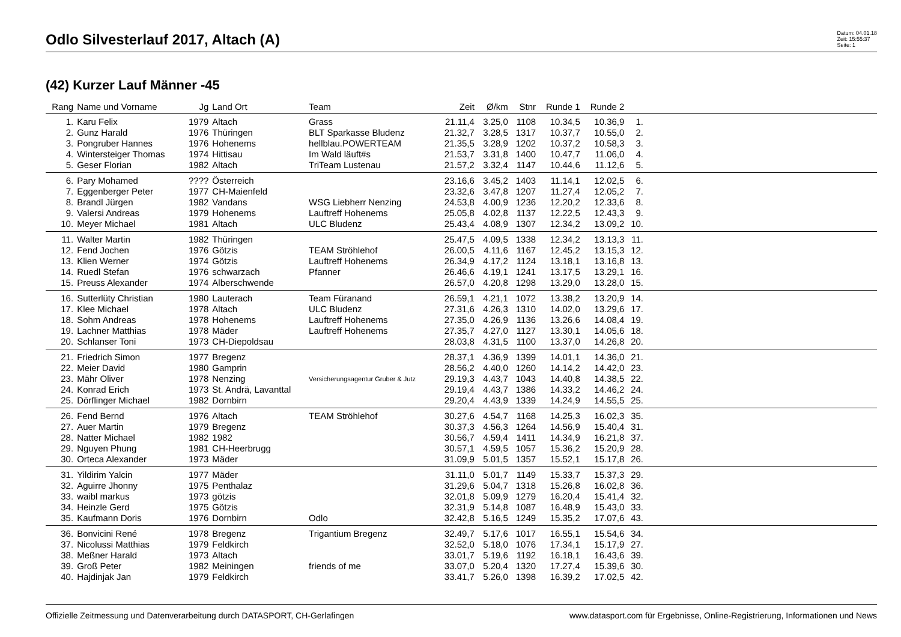Odlo Silvesterlauf 2017, Altach (A)
Datum: 04.01.18
Zeit: 15:55:37
Seite: 1
(42) Kurzer Lauf Männer -45
| Rang | Name und Vorname | Jg | Land Ort | Team | Zeit | Ø/km | Stnr | Runde 1 | Runde 2 | | |
| --- | --- | --- | --- | --- | --- | --- | --- | --- | --- | --- | --- |
| 1. | Karu Felix | 1979 | Altach | Grass | 21.11,4 | 3.25,0 | 1108 | 10.34,5 | 10.36,9 | 1. | |
| 2. | Gunz Harald | 1976 | Thüringen | BLT Sparkasse Bludenz | 21.32,7 | 3.28,5 | 1317 | 10.37,7 | 10.55,0 | 2. | |
| 3. | Pongruber Hannes | 1976 | Hohenems | hellblau.POWERTEAM | 21.35,5 | 3.28,9 | 1202 | 10.37,2 | 10.58,3 | 3. | |
| 4. | Wintersteiger Thomas | 1974 | Hittisau | Im Wald läuft#s | 21.53,7 | 3.31,8 | 1400 | 10.47,7 | 11.06,0 | 4. | |
| 5. | Geser Florian | 1982 | Altach | TriTeam Lustenau | 21.57,2 | 3.32,4 | 1147 | 10.44,6 | 11.12,6 | 5. | |
| 6. | Pary Mohamed | ???? | Österreich | | 23.16,6 | 3.45,2 | 1403 | 11.14,1 | 12.02,5 | 6. | |
| 7. | Eggenberger Peter | 1977 | CH-Maienfeld | | 23.32,6 | 3.47,8 | 1207 | 11.27,4 | 12.05,2 | 7. | |
| 8. | Brandl Jürgen | 1982 | Vandans | WSG Liebherr Nenzing | 24.53,8 | 4.00,9 | 1236 | 12.20,2 | 12.33,6 | 8. | |
| 9. | Valersi Andreas | 1979 | Hohenems | Lauftreff Hohenems | 25.05,8 | 4.02,8 | 1137 | 12.22,5 | 12.43,3 | 9. | |
| 10. | Meyer Michael | 1981 | Altach | ULC Bludenz | 25.43,4 | 4.08,9 | 1307 | 12.34,2 | 13.09,2 | 10. | |
| 11. | Walter Martin | 1982 | Thüringen | | 25.47,5 | 4.09,5 | 1338 | 12.34,2 | 13.13,3 | 11. | |
| 12. | Fend Jochen | 1976 | Götzis | TEAM Ströhlehof | 26.00,5 | 4.11,6 | 1167 | 12.45,2 | 13.15,3 | 12. | |
| 13. | Klien Werner | 1974 | Götzis | Lauftreff Hohenems | 26.34,9 | 4.17,2 | 1124 | 13.18,1 | 13.16,8 | 13. | |
| 14. | Ruedl Stefan | 1976 | schwarzach | Pfanner | 26.46,6 | 4.19,1 | 1241 | 13.17,5 | 13.29,1 | 16. | |
| 15. | Preuss Alexander | 1974 | Alberschwende | | 26.57,0 | 4.20,8 | 1298 | 13.29,0 | 13.28,0 | 15. | |
| 16. | Sutterlüty Christian | 1980 | Lauterach | Team Füranand | 26.59,1 | 4.21,1 | 1072 | 13.38,2 | 13.20,9 | 14. | |
| 17. | Klee Michael | 1978 | Altach | ULC Bludenz | 27.31,6 | 4.26,3 | 1310 | 14.02,0 | 13.29,6 | 17. | |
| 18. | Sohm Andreas | 1978 | Hohenems | Lauftreff Hohenems | 27.35,0 | 4.26,9 | 1136 | 13.26,6 | 14.08,4 | 19. | |
| 19. | Lachner Matthias | 1978 | Mäder | Lauftreff Hohenems | 27.35,7 | 4.27,0 | 1127 | 13.30,1 | 14.05,6 | 18. | |
| 20. | Schlanser Toni | 1973 | CH-Diepoldsau | | 28.03,8 | 4.31,5 | 1100 | 13.37,0 | 14.26,8 | 20. | |
| 21. | Friedrich Simon | 1977 | Bregenz | | 28.37,1 | 4.36,9 | 1399 | 14.01,1 | 14.36,0 | 21. | |
| 22. | Meier David | 1980 | Gamprin | | 28.56,2 | 4.40,0 | 1260 | 14.14,2 | 14.42,0 | 23. | |
| 23. | Mähr Oliver | 1978 | Nenzing | Versicherungsagentur Gruber & Jutz | 29.19,3 | 4.43,7 | 1043 | 14.40,8 | 14.38,5 | 22. | |
| 24. | Konrad Erich | 1973 | St. Andrä, Lavanttal | | 29.19,4 | 4.43,7 | 1386 | 14.33,2 | 14.46,2 | 24. | |
| 25. | Dörflinger Michael | 1982 | Dornbirn | | 29.20,4 | 4.43,9 | 1339 | 14.24,9 | 14.55,5 | 25. | |
| 26. | Fend Bernd | 1976 | Altach | TEAM Ströhlehof | 30.27,6 | 4.54,7 | 1168 | 14.25,3 | 16.02,3 | 35. | |
| 27. | Auer Martin | 1979 | Bregenz | | 30.37,3 | 4.56,3 | 1264 | 14.56,9 | 15.40,4 | 31. | |
| 28. | Natter Michael | 1982 | 1982 | | 30.56,7 | 4.59,4 | 1411 | 14.34,9 | 16.21,8 | 37. | |
| 29. | Nguyen Phung | 1981 | CH-Heerbrugg | | 30.57,1 | 4.59,5 | 1057 | 15.36,2 | 15.20,9 | 28. | |
| 30. | Orteca Alexander | 1973 | Mäder | | 31.09,9 | 5.01,5 | 1357 | 15.52,1 | 15.17,8 | 26. | |
| 31. | Yildirim Yalcin | 1977 | Mäder | | 31.11,0 | 5.01,7 | 1149 | 15.33,7 | 15.37,3 | 29. | |
| 32. | Aguirre Jhonny | 1975 | Penthalaz | | 31.29,6 | 5.04,7 | 1318 | 15.26,8 | 16.02,8 | 36. | |
| 33. | waibl markus | 1973 | götzis | | 32.01,8 | 5.09,9 | 1279 | 16.20,4 | 15.41,4 | 32. | |
| 34. | Heinzle Gerd | 1975 | Götzis | | 32.31,9 | 5.14,8 | 1087 | 16.48,9 | 15.43,0 | 33. | |
| 35. | Kaufmann Doris | 1976 | Dornbirn | Odlo | 32.42,8 | 5.16,5 | 1249 | 15.35,2 | 17.07,6 | 43. | |
| 36. | Bonvicini René | 1978 | Bregenz | Trigantium Bregenz | 32.49,7 | 5.17,6 | 1017 | 16.55,1 | 15.54,6 | 34. | |
| 37. | Nicolussi Matthias | 1979 | Feldkirch | | 32.52,0 | 5.18,0 | 1076 | 17.34,1 | 15.17,9 | 27. | |
| 38. | Meßner Harald | 1973 | Altach | | 33.01,7 | 5.19,6 | 1192 | 16.18,1 | 16.43,6 | 39. | |
| 39. | Groß Peter | 1982 | Meiningen | friends of me | 33.07,0 | 5.20,4 | 1320 | 17.27,4 | 15.39,6 | 30. | |
| 40. | Hajdinjak Jan | 1979 | Feldkirch | | 33.41,7 | 5.26,0 | 1398 | 16.39,2 | 17.02,5 | 42. | |
Offizielle Zeitmessung und Datenverarbeitung durch DATASPORT, CH-Gerlafingen www.datasport.com für Ergebnisse, Online-Registrierung, Informationen und News